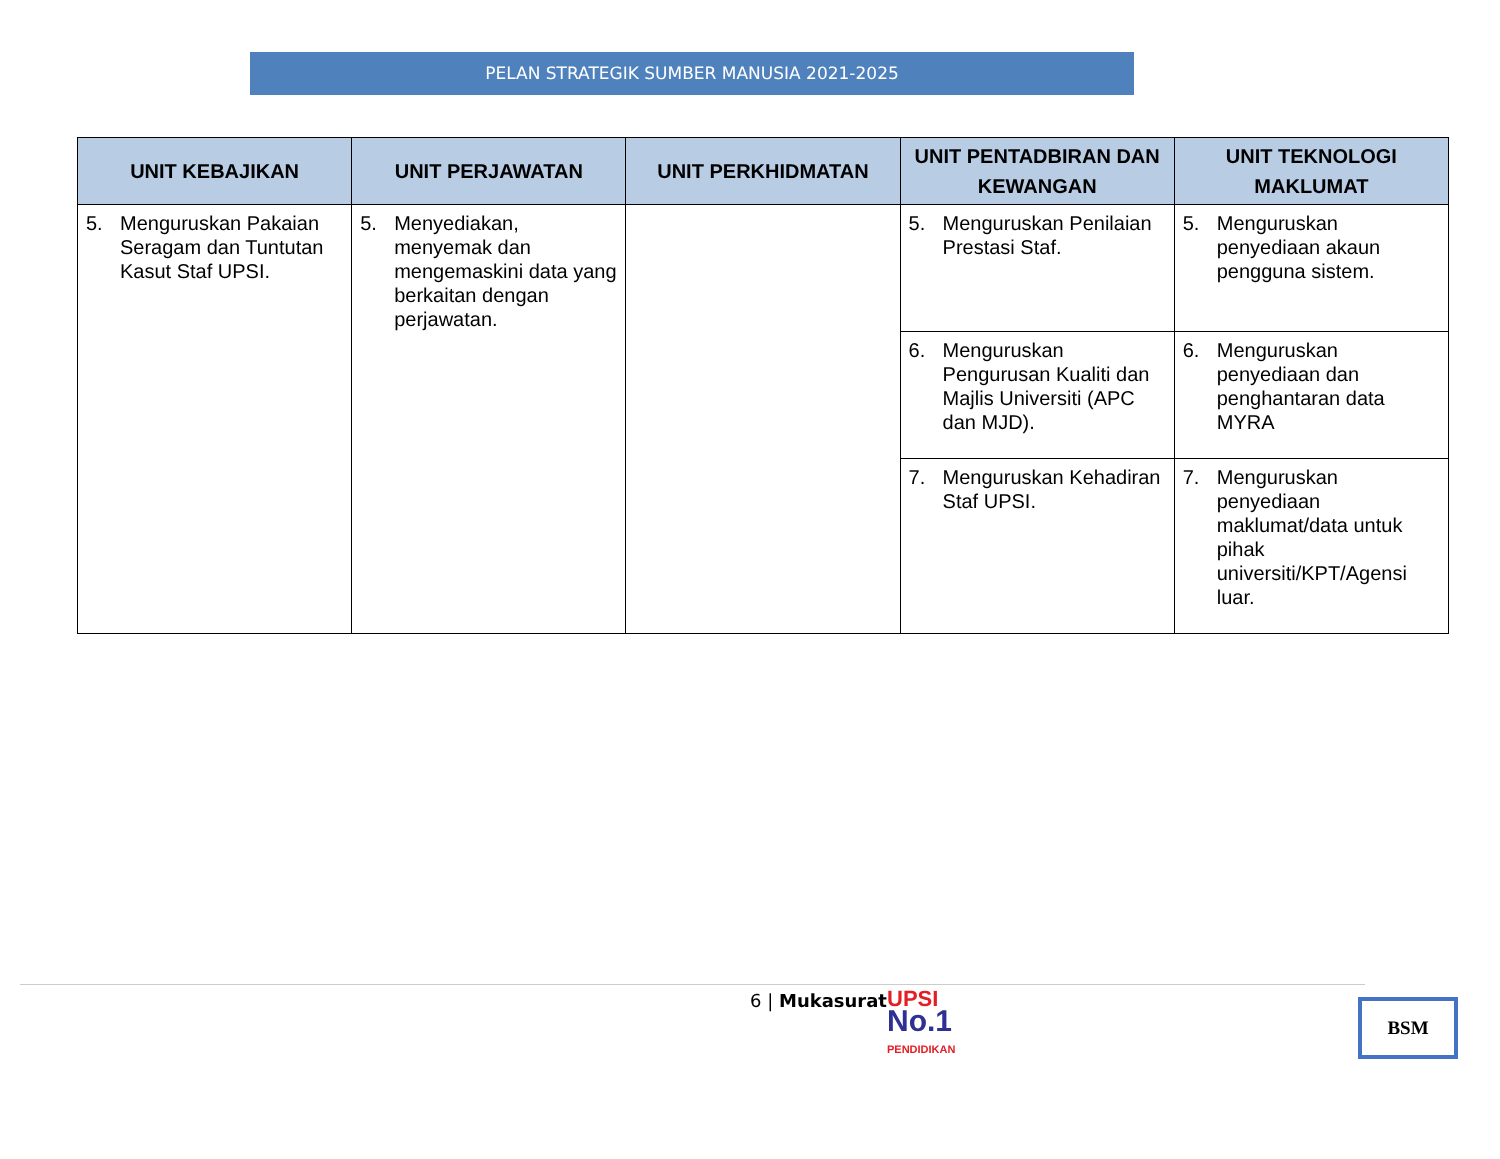PELAN STRATEGIK SUMBER MANUSIA 2021-2025
| UNIT KEBAJIKAN | UNIT PERJAWATAN | UNIT PERKHIDMATAN | UNIT PENTADBIRAN DAN KEWANGAN | UNIT TEKNOLOGI MAKLUMAT |
| --- | --- | --- | --- | --- |
| 5. Menguruskan Pakaian Seragam dan Tuntutan Kasut Staf UPSI. | 5. Menyediakan, menyemak dan mengemaskini data yang berkaitan dengan perjawatan. | | 5. Menguruskan Penilaian Prestasi Staf. | 5. Menguruskan penyediaan akaun pengguna sistem. |
| | | | 6. Menguruskan Pengurusan Kualiti dan Majlis Universiti (APC dan MJD). | 6. Menguruskan penyediaan dan penghantaran data MYRA |
| | | | 7. Menguruskan Kehadiran Staf UPSI. | 7. Menguruskan penyediaan maklumat/data untuk pihak universiti/KPT/Agensi luar. |
6 | Mukasurat
UPSI
No.1
PENDIDIKAN
BSM